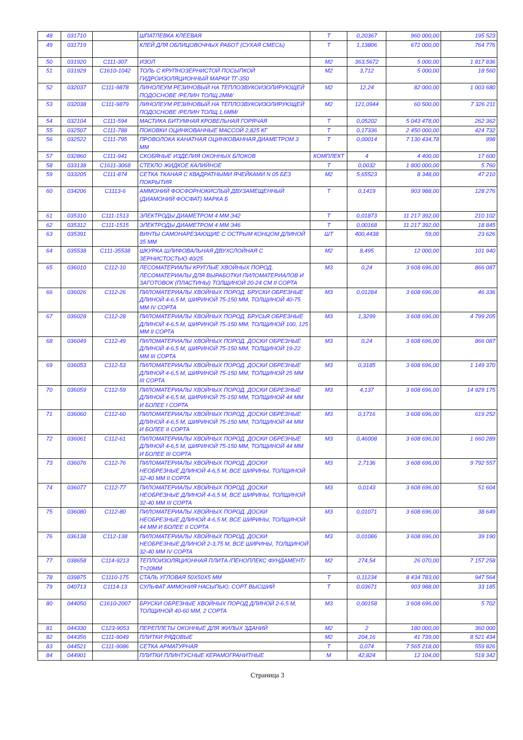| 48 | 031710 | | ШПАТЛЕВКА КЛЕЕВАЯ | Т | 0,20367 | 960 000,00 | 195 523 |
| 49 | 031719 | | КЛЕЙ ДЛЯ ОБЛИЦОВОЧНЫХ РАБОТ (СУХАЯ СМЕСЬ) | Т | 1,13806 | 672 000,00 | 764 776 |
| 50 | 031920 | С111-307 | ИЗОЛ | М2 | 363,5672 | 5 000,00 | 1 817 836 |
| 51 | 031929 | С1610-1042 | ТОЛЬ С КРУПНОЗЕРНИСТОЙ ПОСЫПКОЙ ГИДРОИЗОЛЯЦИОННЫЙ МАРКИ ТГ-350 | М2 | 3,712 | 5 000,00 | 18 560 |
| 52 | 032037 | С111-9878 | ЛИНОЛЕУМ РЕЗИНОВЫЙ НА ТЕПЛОЗВУКОИЗОЛИРУЮЩЕЙ ПОДОСНОВЕ /РЕЛИН ТОЛЩ.2ММ/ | М2 | 12,24 | 82 000,00 | 1 003 680 |
| 53 | 032038 | С111-9879 | ЛИНОЛЕУМ РЕЗИНОВЫЙ НА ТЕПЛОЗВУКОИЗОЛИРУЮЩЕЙ ПОДОСНОВЕ /РЕЛИН ТОЛЩ.1,6ММ/ | М2 | 121,0944 | 60 500,00 | 7 326 211 |
| 54 | 032104 | С111-594 | МАСТИКА БИТУМНАЯ КРОВЕЛЬНАЯ ГОРЯЧАЯ | Т | 0,05202 | 5 043 478,00 | 262 362 |
| 55 | 032507 | С111-788 | ПОКОВКИ ОЦИНКОВАННЫЕ МАССОЙ 2,825 КГ | Т | 0,17336 | 2 450 000,00 | 424 732 |
| 56 | 032522 | С111-795 | ПРОВОЛОКА КАНАТНАЯ ОЦИНКОВАННАЯ ДИАМЕТРОМ 3 ММ | Т | 0,00014 | 7 130 434,78 | 998 |
| 57 | 032860 | С111-941 | СКОБЯНЫЕ ИЗДЕЛИЯ ОКОННЫХ БЛОКОВ | КОМПЛЕКТ | 4 | 4 400,00 | 17 600 |
| 58 | 033138 | С1611-3068 | СТЕКЛО ЖИДКОЕ КАЛИЙНОЕ | Т | 0,0032 | 1 800 000,00 | 5 760 |
| 59 | 033205 | С111-874 | СЕТКА ТКАНАЯ С КВАДРАТНЫМИ ЯЧЕЙКАМИ N 05 БЕЗ ПОКРЫТИЯ | М2 | 5,65523 | 8 348,00 | 47 210 |
| 60 | 034206 | С1113-6 | АММОНИЙ ФОСФОРНОКИСЛЫЙ ДВУЗАМЕЩЕННЫЙ (ДИАМОНИЙ ФОСФАТ) МАРКА Б | Т | 0,1419 | 903 988,00 | 128 276 |
| 61 | 035310 | С111-1513 | ЭЛЕКТРОДЫ ДИАМЕТРОМ 4 ММ Э42 | Т | 0,01873 | 11 217 392,00 | 210 102 |
| 62 | 035312 | С111-1515 | ЭЛЕКТРОДЫ ДИАМЕТРОМ 4 ММ Э46 | Т | 0,00168 | 11 217 392,00 | 18 845 |
| 63 | 035391 | | ВИНТЫ САМОНАРЕЗАЮЩИЕ С ОСТРЫМ КОНЦОМ ДЛИНОЙ 35 ММ | ШТ | 400,4438 | 59,00 | 23 626 |
| 64 | 035538 | С111-35538 | ШКУРКА ШЛИФОВАЛЬНАЯ ДВУХСЛОЙНАЯ С ЗЕРНИСТОСТЬЮ 40/25 | М2 | 8,495 | 12 000,00 | 101 940 |
| 65 | 036010 | С112-10 | ЛЕСОМАТЕРИАЛЫ КРУГЛЫЕ ХВОЙНЫХ ПОРОД. ЛЕСОМАТЕРИАЛЫ ДЛЯ ВЫРАБОТКИ ПИЛОМАТЕРИАЛОВ И ЗАГОТОВОК (ПЛАСТИНЫ) ТОЛЩИНОЙ 20-24 СМ II СОРТА | М3 | 0,24 | 3 608 696,00 | 866 087 |
| 66 | 036026 | С112-26 | ПИЛОМАТЕРИАЛЫ ХВОЙНЫХ ПОРОД. БРУСКИ ОБРЕЗНЫЕ ДЛИНОЙ 4-6,5 М, ШИРИНОЙ 75-150 ММ, ТОЛЩИНОЙ 40-75 ММ IV СОРТА | М3 | 0,01284 | 3 608 696,00 | 46 336 |
| 67 | 036028 | С112-28 | ПИЛОМАТЕРИАЛЫ ХВОЙНЫХ ПОРОД. БРУСЬЯ ОБРЕЗНЫЕ ДЛИНОЙ 4-6,5 М, ШИРИНОЙ 75-150 ММ, ТОЛЩИНОЙ 100, 125 ММ II СОРТА | М3 | 1,3299 | 3 608 696,00 | 4 799 205 |
| 68 | 036049 | С112-49 | ПИЛОМАТЕРИАЛЫ ХВОЙНЫХ ПОРОД. ДОСКИ ОБРЕЗНЫЕ ДЛИНОЙ 4-6,5 М, ШИРИНОЙ 75-150 ММ, ТОЛЩИНОЙ 19-22 ММ III СОРТА | М3 | 0,24 | 3 608 696,00 | 866 087 |
| 69 | 036053 | С112-53 | ПИЛОМАТЕРИАЛЫ ХВОЙНЫХ ПОРОД. ДОСКИ ОБРЕЗНЫЕ ДЛИНОЙ 4-6,5 М, ШИРИНОЙ 75-150 ММ, ТОЛЩИНОЙ 25 ММ III СОРТА | М3 | 0,3185 | 3 608 696,00 | 1 149 370 |
| 70 | 036059 | С112-59 | ПИЛОМАТЕРИАЛЫ ХВОЙНЫХ ПОРОД. ДОСКИ ОБРЕЗНЫЕ ДЛИНОЙ 4-6,5 М, ШИРИНОЙ 75-150 ММ, ТОЛЩИНОЙ 44 ММ И БОЛЕЕ I СОРТА | М3 | 4,137 | 3 608 696,00 | 14 929 175 |
| 71 | 036060 | С112-60 | ПИЛОМАТЕРИАЛЫ ХВОЙНЫХ ПОРОД. ДОСКИ ОБРЕЗНЫЕ ДЛИНОЙ 4-6,5 М, ШИРИНОЙ 75-150 ММ, ТОЛЩИНОЙ 44 ММ И БОЛЕЕ II СОРТА | М3 | 0,1716 | 3 608 696,00 | 619 252 |
| 72 | 036061 | С112-61 | ПИЛОМАТЕРИАЛЫ ХВОЙНЫХ ПОРОД. ДОСКИ ОБРЕЗНЫЕ ДЛИНОЙ 4-6,5 М, ШИРИНОЙ 75-150 ММ, ТОЛЩИНОЙ 44 ММ И БОЛЕЕ III СОРТА | М3 | 0,46008 | 3 608 696,00 | 1 660 289 |
| 73 | 036076 | С112-76 | ПИЛОМАТЕРИАЛЫ ХВОЙНЫХ ПОРОД. ДОСКИ НЕОБРЕЗНЫЕ ДЛИНОЙ 4-6,5 М, ВСЕ ШИРИНЫ, ТОЛЩИНОЙ 32-40 ММ II СОРТА | М3 | 2,7136 | 3 608 696,00 | 9 792 557 |
| 74 | 036077 | С112-77 | ПИЛОМАТЕРИАЛЫ ХВОЙНЫХ ПОРОД. ДОСКИ НЕОБРЕЗНЫЕ ДЛИНОЙ 4-6,5 М, ВСЕ ШИРИНЫ, ТОЛЩИНОЙ 32-40 ММ III СОРТА | М3 | 0,0143 | 3 608 696,00 | 51 604 |
| 75 | 036080 | С112-80 | ПИЛОМАТЕРИАЛЫ ХВОЙНЫХ ПОРОД. ДОСКИ НЕОБРЕЗНЫЕ ДЛИНОЙ 4-6,5 М, ВСЕ ШИРИНЫ, ТОЛЩИНОЙ 44 ММ И БОЛЕЕ II СОРТА | М3 | 0,01071 | 3 608 696,00 | 38 649 |
| 76 | 036138 | С112-138 | ПИЛОМАТЕРИАЛЫ ХВОЙНЫХ ПОРОД. ДОСКИ НЕОБРЕЗНЫЕ ДЛИНОЙ 2-3,75 М, ВСЕ ШИРИНЫ, ТОЛЩИНОЙ 32-40 ММ IV СОРТА | М3 | 0,01086 | 3 608 696,00 | 39 190 |
| 77 | 038658 | С114-9213 | ТЕПЛОИЗОЛЯЦИОННАЯ ПЛИТА /ПЕНОПЛЕКС ФУНДАМЕНТ/ Т=20ММ | М2 | 274,54 | 26 070,00 | 7 157 258 |
| 78 | 039875 | С1110-175 | СТАЛЬ УГЛОВАЯ 50Х50Х5 ММ | Т | 0,11234 | 8 434 783,00 | 947 564 |
| 79 | 040713 | С1114-13 | СУЛЬФАТ АММОНИЯ НАСЫПЬЮ, СОРТ ВЫСШИЙ | Т | 0,03671 | 903 988,00 | 33 185 |
| 80 | 044050 | С1610-2007 | БРУСКИ ОБРЕЗНЫЕ ХВОЙНЫХ ПОРОД ДЛИНОЙ 2-6,5 М, ТОЛЩИНОЙ 40-60 ММ, 2 СОРТА | М3 | 0,00158 | 3 608 696,00 | 5 702 |
| 81 | 044330 | С123-9053 | ПЕРЕПЛЕТЫ ОКОННЫЕ ДЛЯ ЖИЛЫХ ЗДАНИЙ | М2 | 2 | 180 000,00 | 360 000 |
| 82 | 044356 | С111-9049 | ПЛИТКИ РЯДОВЫЕ | М2 | 204,16 | 41 739,00 | 8 521 434 |
| 83 | 044521 | С111-9086 | СЕТКА АРМАТУРНАЯ | Т | 0,074 | 7 565 218,00 | 559 826 |
| 84 | 044901 | | ПЛИТКИ ПЛИНТУСНЫЕ КЕРАМОГРАНИТНЫЕ | М | 42,824 | 12 104,00 | 518 342 |
Страница 3